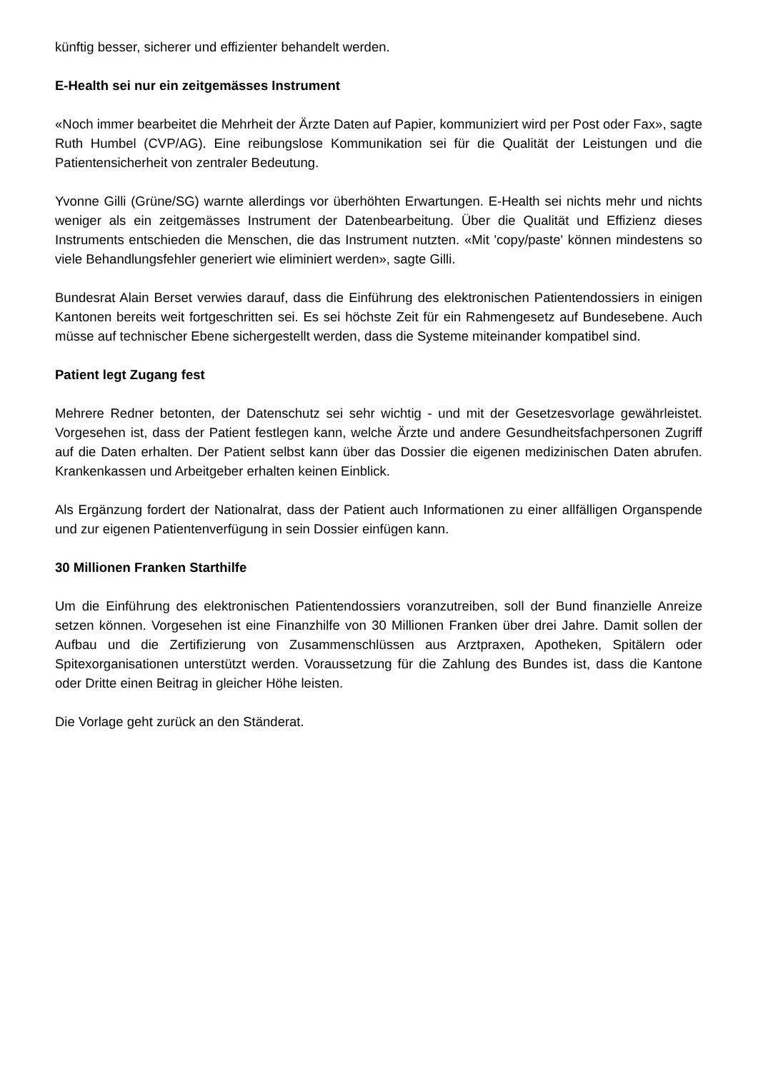künftig besser, sicherer und effizienter behandelt werden.
E-Health sei nur ein zeitgemässes Instrument
«Noch immer bearbeitet die Mehrheit der Ärzte Daten auf Papier, kommuniziert wird per Post oder Fax», sagte Ruth Humbel (CVP/AG). Eine reibungslose Kommunikation sei für die Qualität der Leistungen und die Patientensicherheit von zentraler Bedeutung.
Yvonne Gilli (Grüne/SG) warnte allerdings vor überhöhten Erwartungen. E-Health sei nichts mehr und nichts weniger als ein zeitgemässes Instrument der Datenbearbeitung. Über die Qualität und Effizienz dieses Instruments entschieden die Menschen, die das Instrument nutzten. «Mit 'copy/paste' können mindestens so viele Behandlungsfehler generiert wie eliminiert werden», sagte Gilli.
Bundesrat Alain Berset verwies darauf, dass die Einführung des elektronischen Patientendossiers in einigen Kantonen bereits weit fortgeschritten sei. Es sei höchste Zeit für ein Rahmengesetz auf Bundesebene. Auch müsse auf technischer Ebene sichergestellt werden, dass die Systeme miteinander kompatibel sind.
Patient legt Zugang fest
Mehrere Redner betonten, der Datenschutz sei sehr wichtig - und mit der Gesetzesvorlage gewährleistet. Vorgesehen ist, dass der Patient festlegen kann, welche Ärzte und andere Gesundheitsfachpersonen Zugriff auf die Daten erhalten. Der Patient selbst kann über das Dossier die eigenen medizinischen Daten abrufen. Krankenkassen und Arbeitgeber erhalten keinen Einblick.
Als Ergänzung fordert der Nationalrat, dass der Patient auch Informationen zu einer allfälligen Organspende und zur eigenen Patientenverfügung in sein Dossier einfügen kann.
30 Millionen Franken Starthilfe
Um die Einführung des elektronischen Patientendossiers voranzutreiben, soll der Bund finanzielle Anreize setzen können. Vorgesehen ist eine Finanzhilfe von 30 Millionen Franken über drei Jahre. Damit sollen der Aufbau und die Zertifizierung von Zusammenschlüssen aus Arztpraxen, Apotheken, Spitälern oder Spitexorganisationen unterstützt werden. Voraussetzung für die Zahlung des Bundes ist, dass die Kantone oder Dritte einen Beitrag in gleicher Höhe leisten.
Die Vorlage geht zurück an den Ständerat.